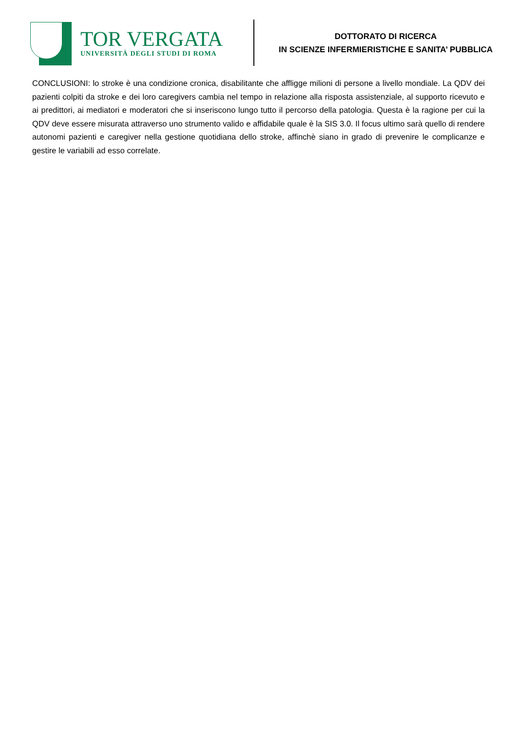TOR VERGATA
UNIVERSITÀ DEGLI STUDI DI ROMA
DOTTORATO DI RICERCA
IN SCIENZE INFERMIERISTICHE E SANITA’ PUBBLICA
CONCLUSIONI: lo stroke è una condizione cronica, disabilitante che affligge milioni di persone a livello mondiale. La QDV dei pazienti colpiti da stroke e dei loro caregivers cambia nel tempo in relazione alla risposta assistenziale, al supporto ricevuto e ai predittori, ai mediatori e moderatori che si inseriscono lungo tutto il percorso della patologia. Questa è la ragione per cui la QDV deve essere misurata attraverso uno strumento valido e affidabile quale è la SIS 3.0. Il focus ultimo sarà quello di rendere autonomi pazienti e caregiver nella gestione quotidiana dello stroke, affinchè siano in grado di prevenire le complicanze e gestire le variabili ad esso correlate.